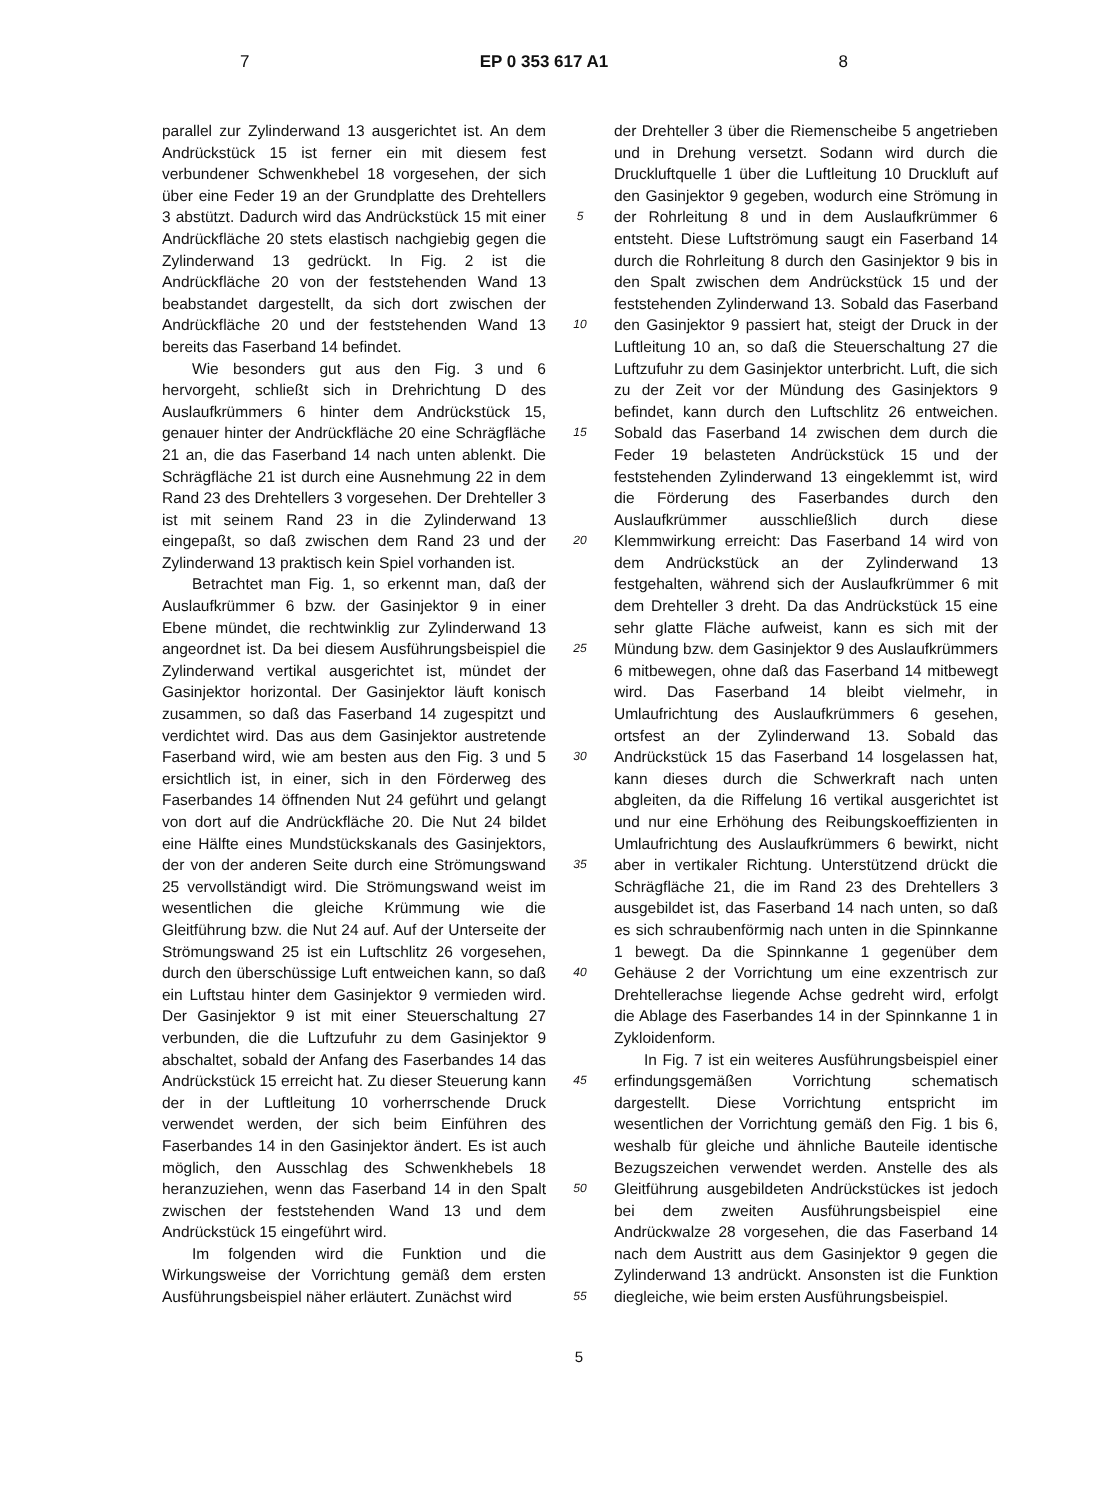7 EP 0 353 617 A1 8
parallel zur Zylinderwand 13 ausgerichtet ist. An dem Andrückstück 15 ist ferner ein mit diesem fest verbundener Schwenkhebel 18 vorgesehen, der sich über eine Feder 19 an der Grundplatte des Drehtellers 3 abstützt. Dadurch wird das Andrückstück 15 mit einer Andrückfläche 20 stets elastisch nachgiebig gegen die Zylinderwand 13 gedrückt. In Fig. 2 ist die Andrückfläche 20 von der feststehenden Wand 13 beabstandet dargestellt, da sich dort zwischen der Andrückfläche 20 und der feststehenden Wand 13 bereits das Faserband 14 befindet.
Wie besonders gut aus den Fig. 3 und 6 hervorgeht, schließt sich in Drehrichtung D des Auslaufkrümmers 6 hinter dem Andrückstück 15, genauer hinter der Andrückfläche 20 eine Schrägfläche 21 an, die das Faserband 14 nach unten ablenkt. Die Schrägfläche 21 ist durch eine Ausnehmung 22 in dem Rand 23 des Drehtellers 3 vorgesehen. Der Drehteller 3 ist mit seinem Rand 23 in die Zylinderwand 13 eingepaßt, so daß zwischen dem Rand 23 und der Zylinderwand 13 praktisch kein Spiel vorhanden ist.
Betrachtet man Fig. 1, so erkennt man, daß der Auslaufkrümmer 6 bzw. der Gasinjektor 9 in einer Ebene mündet, die rechtwinklig zur Zylinderwand 13 angeordnet ist. Da bei diesem Ausführungsbeispiel die Zylinderwand vertikal ausgerichtet ist, mündet der Gasinjektor horizontal. Der Gasinjektor läuft konisch zusammen, so daß das Faserband 14 zugespitzt und verdichtet wird. Das aus dem Gasinjektor austretende Faserband wird, wie am besten aus den Fig. 3 und 5 ersichtlich ist, in einer, sich in den Förderweg des Faserbandes 14 öffnenden Nut 24 geführt und gelangt von dort auf die Andrückfläche 20. Die Nut 24 bildet eine Hälfte eines Mundstückskanals des Gasinjektors, der von der anderen Seite durch eine Strömungswand 25 vervollständigt wird. Die Strömungswand weist im wesentlichen die gleiche Krümmung wie die Gleitführung bzw. die Nut 24 auf. Auf der Unterseite der Strömungswand 25 ist ein Luftschlitz 26 vorgesehen, durch den überschüssige Luft entweichen kann, so daß ein Luftstau hinter dem Gasinjektor 9 vermieden wird. Der Gasinjektor 9 ist mit einer Steuerschaltung 27 verbunden, die die Luftzufuhr zu dem Gasinjektor 9 abschaltet, sobald der Anfang des Faserbandes 14 das Andrückstück 15 erreicht hat. Zu dieser Steuerung kann der in der Luftleitung 10 vorherrschende Druck verwendet werden, der sich beim Einführen des Faserbandes 14 in den Gasinjektor ändert. Es ist auch möglich, den Ausschlag des Schwenkhebels 18 heranzuziehen, wenn das Faserband 14 in den Spalt zwischen der feststehenden Wand 13 und dem Andrückstück 15 eingeführt wird.
Im folgenden wird die Funktion und die Wirkungsweise der Vorrichtung gemäß dem ersten Ausführungsbeispiel näher erläutert. Zunächst wird
5
10
15
20
25
30
35
40
45
50
55
der Drehteller 3 über die Riemenscheibe 5 angetrieben und in Drehung versetzt. Sodann wird durch die Druckluftquelle 1 über die Luftleitung 10 Druckluft auf den Gasinjektor 9 gegeben, wodurch eine Strömung in der Rohrleitung 8 und in dem Auslaufkrümmer 6 entsteht. Diese Luftströmung saugt ein Faserband 14 durch die Rohrleitung 8 durch den Gasinjektor 9 bis in den Spalt zwischen dem Andrückstück 15 und der feststehenden Zylinderwand 13. Sobald das Faserband den Gasinjektor 9 passiert hat, steigt der Druck in der Luftleitung 10 an, so daß die Steuerschaltung 27 die Luftzufuhr zu dem Gasinjektor unterbricht. Luft, die sich zu der Zeit vor der Mündung des Gasinjektors 9 befindet, kann durch den Luftschlitz 26 entweichen. Sobald das Faserband 14 zwischen dem durch die Feder 19 belasteten Andrückstück 15 und der feststehenden Zylinderwand 13 eingeklemmt ist, wird die Förderung des Faserbandes durch den Auslaufkrümmer ausschließlich durch diese Klemmwirkung erreicht: Das Faserband 14 wird von dem Andrückstück an der Zylinderwand 13 festgehalten, während sich der Auslaufkrümmer 6 mit dem Drehteller 3 dreht. Da das Andrückstück 15 eine sehr glatte Fläche aufweist, kann es sich mit der Mündung bzw. dem Gasinjektor 9 des Auslaufkrümmers 6 mitbewegen, ohne daß das Faserband 14 mitbewegt wird. Das Faserband 14 bleibt vielmehr, in Umlaufrichtung des Auslaufkrümmers 6 gesehen, ortsfest an der Zylinderwand 13. Sobald das Andrückstück 15 das Faserband 14 losgelassen hat, kann dieses durch die Schwerkraft nach unten abgleiten, da die Riffelung 16 vertikal ausgerichtet ist und nur eine Erhöhung des Reibungskoeffizienten in Umlaufrichtung des Auslaufkrümmers 6 bewirkt, nicht aber in vertikaler Richtung. Unterstützend drückt die Schrägfläche 21, die im Rand 23 des Drehtellers 3 ausgebildet ist, das Faserband 14 nach unten, so daß es sich schraubenförmig nach unten in die Spinnkanne 1 bewegt. Da die Spinnkanne 1 gegenüber dem Gehäuse 2 der Vorrichtung um eine exzentrisch zur Drehtellerachse liegende Achse gedreht wird, erfolgt die Ablage des Faserbandes 14 in der Spinnkanne 1 in Zykloidenform.
In Fig. 7 ist ein weiteres Ausführungsbeispiel einer erfindungsgemäßen Vorrichtung schematisch dargestellt. Diese Vorrichtung entspricht im wesentlichen der Vorrichtung gemäß den Fig. 1 bis 6, weshalb für gleiche und ähnliche Bauteile identische Bezugszeichen verwendet werden. Anstelle des als Gleitführung ausgebildeten Andrückstückes ist jedoch bei dem zweiten Ausführungsbeispiel eine Andrückwalze 28 vorgesehen, die das Faserband 14 nach dem Austritt aus dem Gasinjektor 9 gegen die Zylinderwand 13 andrückt. Ansonsten ist die Funktion diegleiche, wie beim ersten Ausführungsbeispiel.
5